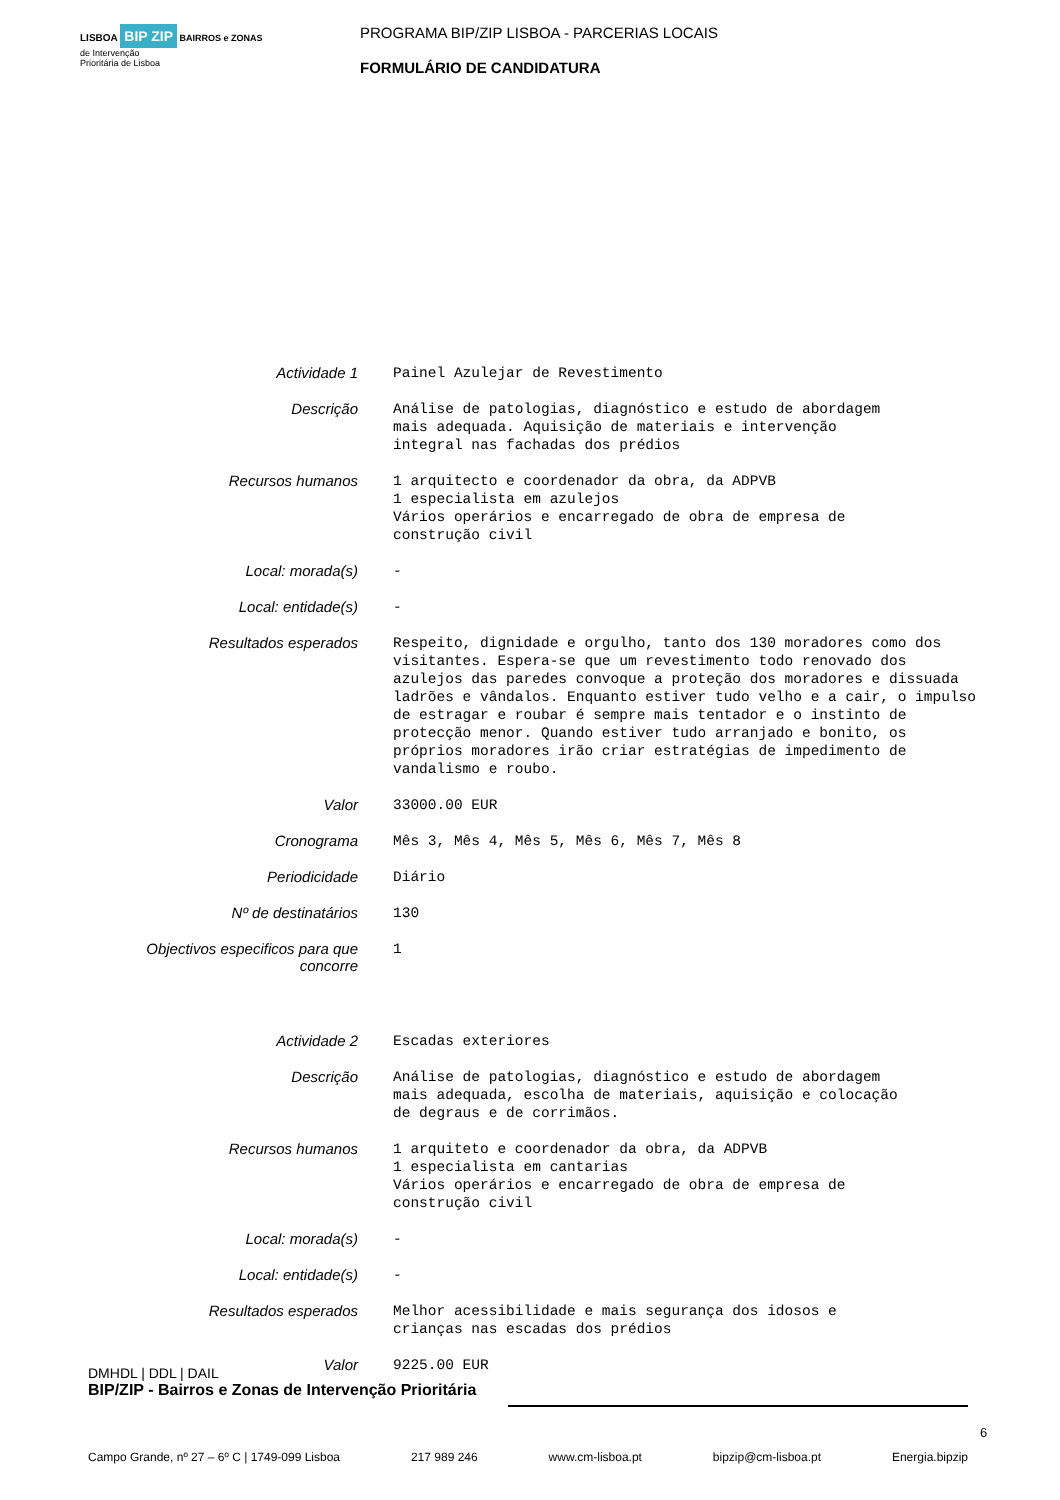LISBOA BIP ZIP BAIRROS e ZONAS
de Intervenção
Prioritária de Lisboa
PROGRAMA BIP/ZIP LISBOA - PARCERIAS LOCAIS
FORMULÁRIO DE CANDIDATURA
| Actividade 1 | Painel Azulejar de Revestimento |
| Descrição | Análise de patologias, diagnóstico e estudo de abordagem mais adequada. Aquisição de materiais e intervenção integral nas fachadas dos prédios |
| Recursos humanos | 1 arquitecto e coordenador da obra, da ADPVB 1 especialista em azulejos Vários operários e encarregado de obra de empresa de construção civil |
| Local: morada(s) | - |
| Local: entidade(s) | - |
| Resultados esperados | Respeito, dignidade e orgulho, tanto dos 130 moradores como dos visitantes. Espera-se que um revestimento todo renovado dos azulejos das paredes convoque a proteção dos moradores e dissuada ladrões e vândalos. Enquanto estiver tudo velho e a cair, o impulso de estragar e roubar é sempre mais tentador e o instinto de protecção menor. Quando estiver tudo arranjado e bonito, os próprios moradores irão criar estratégias de impedimento de vandalismo e roubo. |
| Valor | 33000.00 EUR |
| Cronograma | Mês 3, Mês 4, Mês 5, Mês 6, Mês 7, Mês 8 |
| Periodicidade | Diário |
| Nº de destinatários | 130 |
| Objectivos especificos para que concorre | 1 |
| Actividade 2 | Escadas exteriores |
| Descrição | Análise de patologias, diagnóstico e estudo de abordagem mais adequada, escolha de materiais, aquisição e colocação de degraus e de corrimãos. |
| Recursos humanos | 1 arquiteto e coordenador da obra, da ADPVB 1 especialista em cantarias Vários operários e encarregado de obra de empresa de construção civil |
| Local: morada(s) | - |
| Local: entidade(s) | - |
| Resultados esperados | Melhor acessibilidade e mais segurança dos idosos e crianças nas escadas dos prédios |
| Valor | 9225.00 EUR |
DMHDL | DDL | DAIL
BIP/ZIP - Bairros e Zonas de Intervenção Prioritária
6
Campo Grande, nº 27 – 6º C | 1749-099 Lisboa 217 989 246 www.cm-lisboa.pt bipzip@cm-lisboa.pt Energia.bipzip